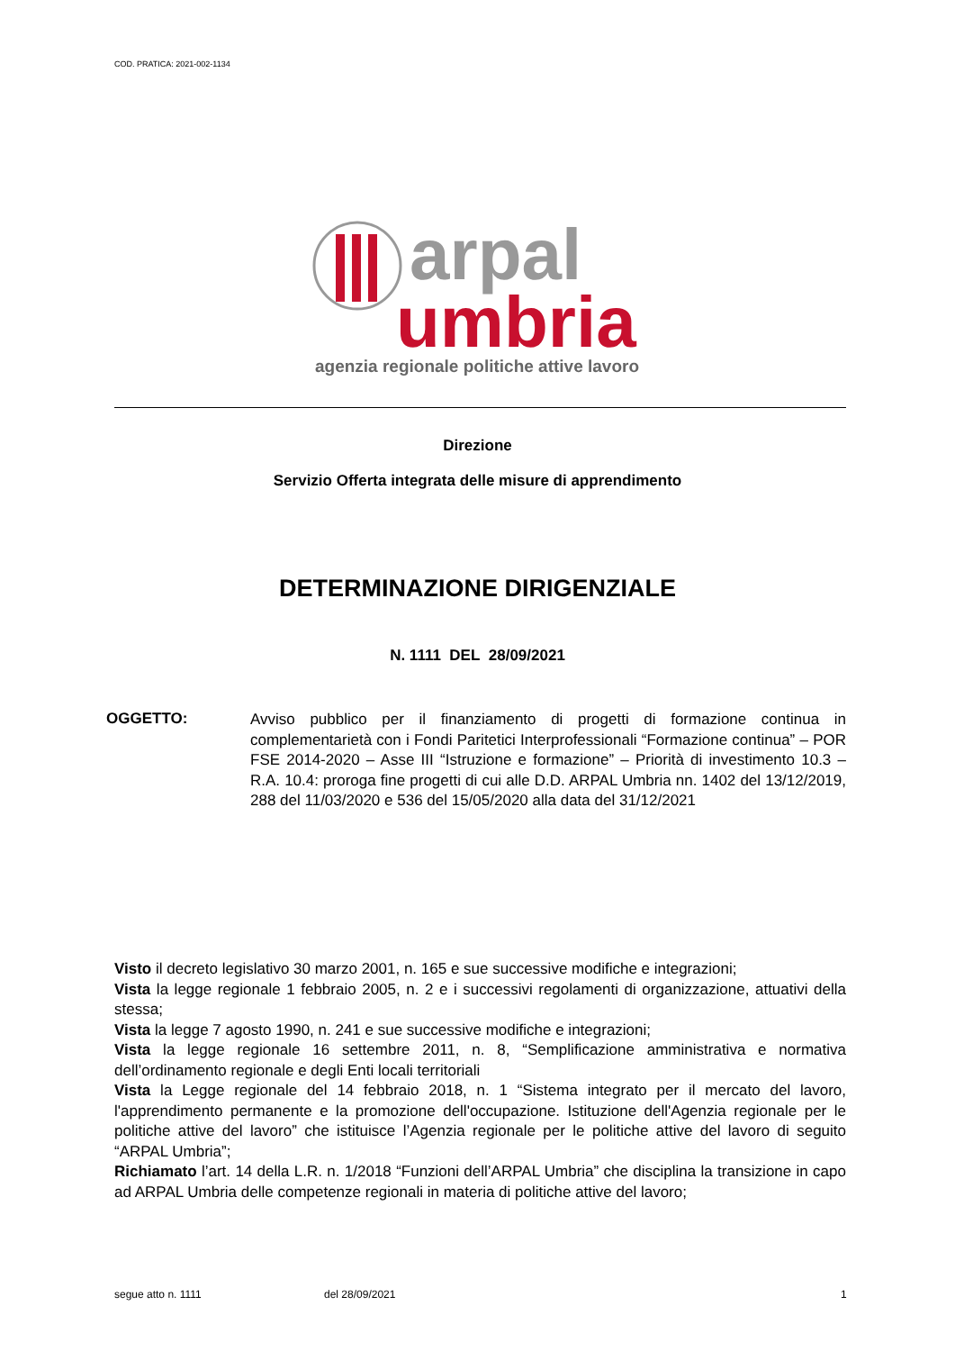COD. PRATICA: 2021-002-1134
arpal
umbria
agenzia regionale politiche attive lavoro
Direzione
Servizio Offerta integrata delle misure di apprendimento
DETERMINAZIONE DIRIGENZIALE
N. 1111 DEL 28/09/2021
OGGETTO:
Avviso pubblico per il finanziamento di progetti di formazione continua in complementarietà con i Fondi Paritetici Interprofessionali “Formazione continua” – POR FSE 2014-2020 – Asse III “Istruzione e formazione” – Priorità di investimento 10.3 – R.A. 10.4: proroga fine progetti di cui alle D.D. ARPAL Umbria nn. 1402 del 13/12/2019, 288 del 11/03/2020 e 536 del 15/05/2020 alla data del 31/12/2021
Visto il decreto legislativo 30 marzo 2001, n. 165 e sue successive modifiche e integrazioni;
Vista la legge regionale 1 febbraio 2005, n. 2 e i successivi regolamenti di organizzazione, attuativi della stessa;
Vista la legge 7 agosto 1990, n. 241 e sue successive modifiche e integrazioni;
Vista la legge regionale 16 settembre 2011, n. 8, “Semplificazione amministrativa e normativa dell’ordinamento regionale e degli Enti locali territoriali
Vista la Legge regionale del 14 febbraio 2018, n. 1 “Sistema integrato per il mercato del lavoro, l'apprendimento permanente e la promozione dell'occupazione. Istituzione dell'Agenzia regionale per le politiche attive del lavoro” che istituisce l’Agenzia regionale per le politiche attive del lavoro di seguito “ARPAL Umbria”;
Richiamato l’art. 14 della L.R. n. 1/2018 “Funzioni dell’ARPAL Umbria” che disciplina la transizione in capo ad ARPAL Umbria delle competenze regionali in materia di politiche attive del lavoro;
segue atto n. 1111 del 28/09/2021 1